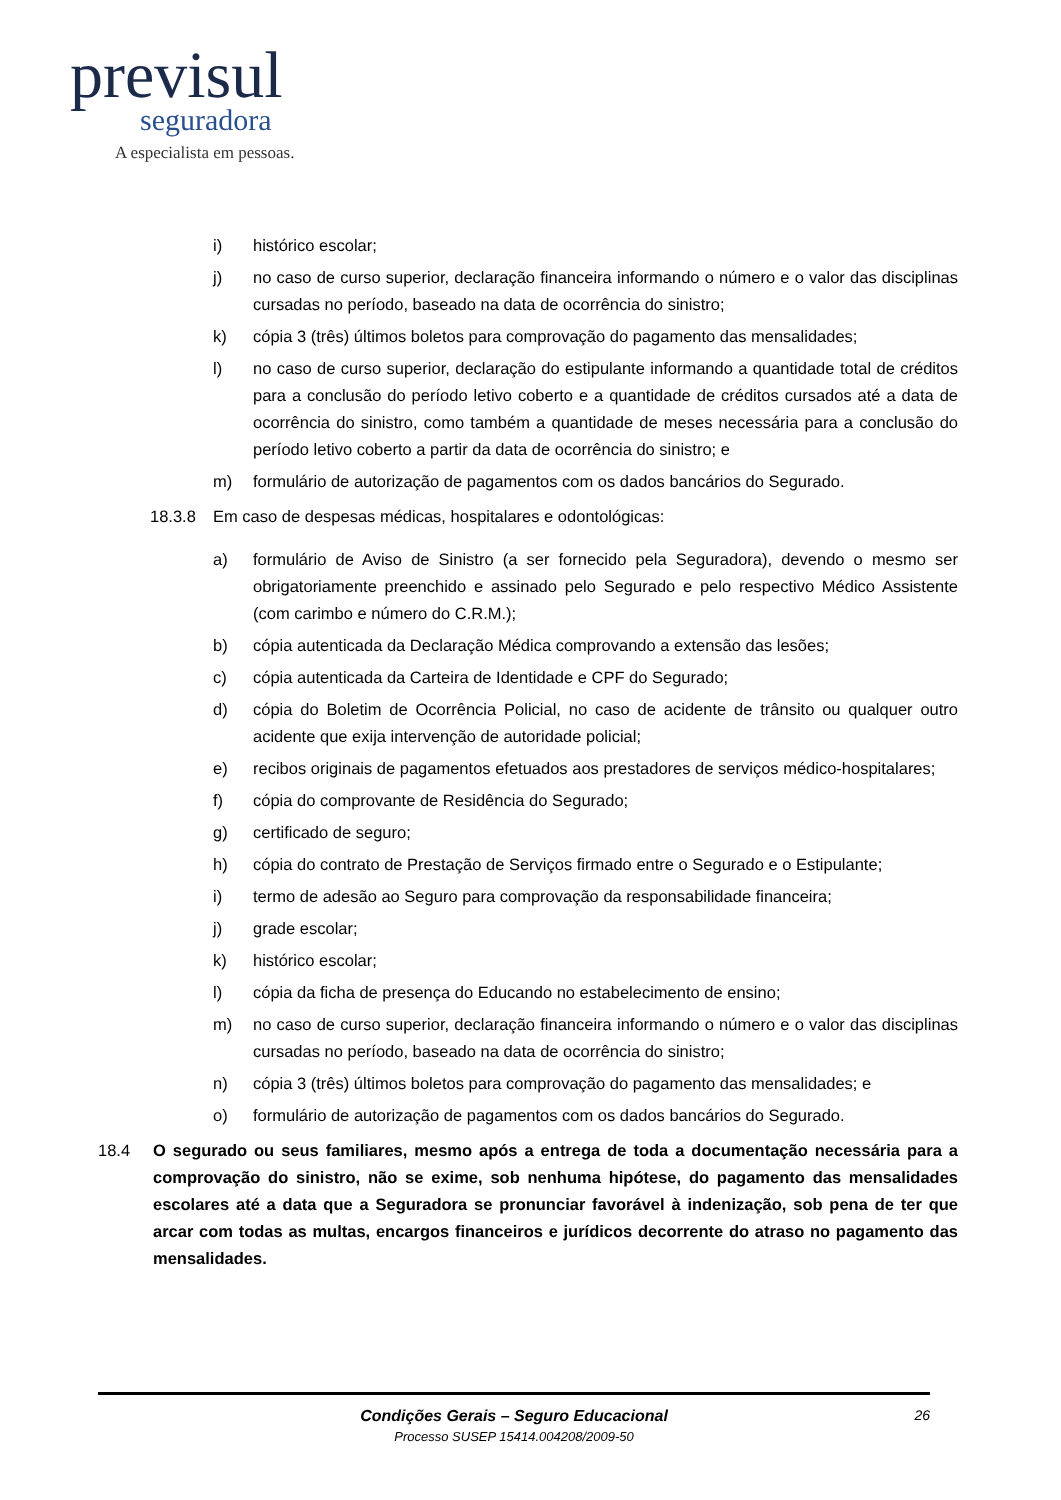previsul
seguradora
A especialista em pessoas.
i) histórico escolar;
j) no caso de curso superior, declaração financeira informando o número e o valor das disciplinas cursadas no período, baseado na data de ocorrência do sinistro;
k) cópia 3 (três) últimos boletos para comprovação do pagamento das mensalidades;
l) no caso de curso superior, declaração do estipulante informando a quantidade total de créditos para a conclusão do período letivo coberto e a quantidade de créditos cursados até a data de ocorrência do sinistro, como também a quantidade de meses necessária para a conclusão do período letivo coberto a partir da data de ocorrência do sinistro; e
m) formulário de autorização de pagamentos com os dados bancários do Segurado.
18.3.8 Em caso de despesas médicas, hospitalares e odontológicas:
a) formulário de Aviso de Sinistro (a ser fornecido pela Seguradora), devendo o mesmo ser obrigatoriamente preenchido e assinado pelo Segurado e pelo respectivo Médico Assistente (com carimbo e número do C.R.M.);
b) cópia autenticada da Declaração Médica comprovando a extensão das lesões;
c) cópia autenticada da Carteira de Identidade e CPF do Segurado;
d) cópia do Boletim de Ocorrência Policial, no caso de acidente de trânsito ou qualquer outro acidente que exija intervenção de autoridade policial;
e) recibos originais de pagamentos efetuados aos prestadores de serviços médico-hospitalares;
f) cópia do comprovante de Residência do Segurado;
g) certificado de seguro;
h) cópia do contrato de Prestação de Serviços firmado entre o Segurado e o Estipulante;
i) termo de adesão ao Seguro para comprovação da responsabilidade financeira;
j) grade escolar;
k) histórico escolar;
l) cópia da ficha de presença do Educando no estabelecimento de ensino;
m) no caso de curso superior, declaração financeira informando o número e o valor das disciplinas cursadas no período, baseado na data de ocorrência do sinistro;
n) cópia 3 (três) últimos boletos para comprovação do pagamento das mensalidades; e
o) formulário de autorização de pagamentos com os dados bancários do Segurado.
18.4 O segurado ou seus familiares, mesmo após a entrega de toda a documentação necessária para a comprovação do sinistro, não se exime, sob nenhuma hipótese, do pagamento das mensalidades escolares até a data que a Seguradora se pronunciar favorável à indenização, sob pena de ter que arcar com todas as multas, encargos financeiros e jurídicos decorrente do atraso no pagamento das mensalidades.
Condições Gerais – Seguro Educacional
Processo SUSEP 15414.004208/2009-50
26